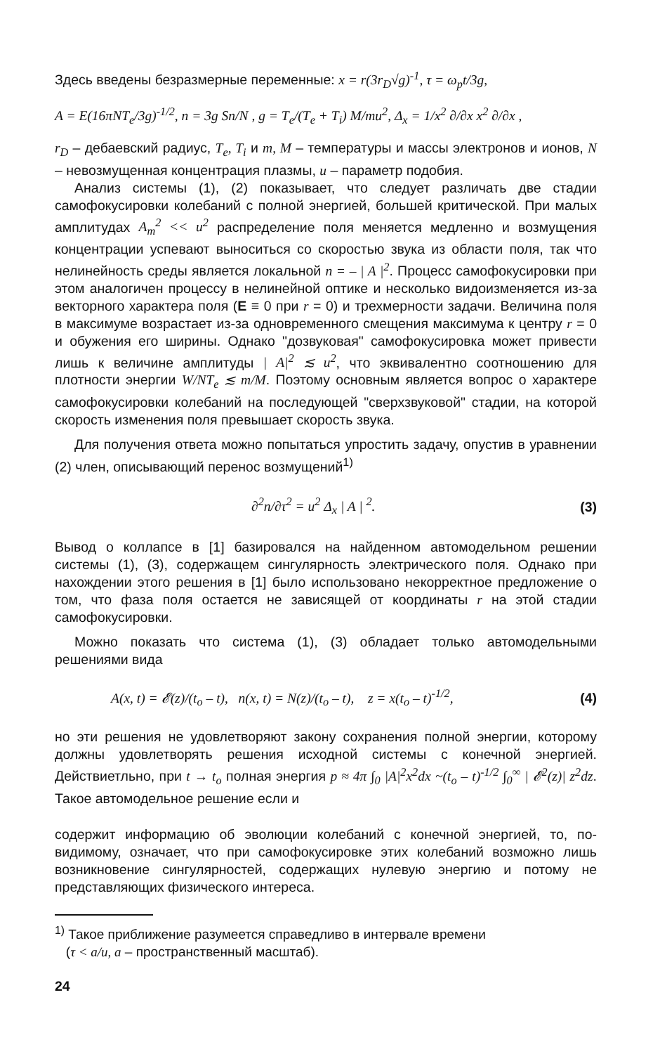Здесь введены безразмерные переменные: x = r(3r<sub>D</sub>√g)<sup>-1</sup>, τ = ω<sub>p</sub>t/3g,
A = E(16πNT<sub>e</sub>/3g)<sup>-1/2</sup>, n = 3g Sn/N , g = T<sub>e</sub>/(T<sub>e</sub> + T<sub>i</sub>) M/mu<sup>2</sup>, Δ<sub>x</sub> = 1/x<sup>2</sup> ∂/∂x x<sup>2</sup> ∂/∂x ,
r<sub>D</sub> – дебаевский радиус, T<sub>e</sub>, T<sub>i</sub> и m, M – температуры и массы электронов и ионов, N – невозмущенная концентрация плазмы, u – параметр подобия.
Анализ системы (1), (2) показывает, что следует различать две стадии самофокусировки колебаний с полной энергией, большей критической. При малых амплитудах A<sub>m</sub><sup>2</sup> << u<sup>2</sup> распределение поля меняется медленно и возмущения концентрации успевают выноситься со скоростью звука из области поля, так что нелинейность среды является локальной n = – | A |<sup>2</sup>. Процесс самофокусировки при этом аналогичен процессу в нелинейной оптике и несколько видоизменяется из-за векторного характера поля (E ≡ 0 при r = 0) и трехмерности задачи. Величина поля в максимуме возрастает из-за одновременного смещения максимума к центру r = 0 и обужения его ширины. Однако "дозвуковая" самофокусировка может привести лишь к величине амплитуды | A|<sup>2</sup> ≲ u<sup>2</sup>, что эквивалентно соотношению для плотности энергии W/NT<sub>e</sub> ≲ m/M. Поэтому основным является вопрос о характере самофокусировки колебаний на последующей "сверхзвуковой" стадии, на которой скорость изменения поля превышает скорость звука.
Для получения ответа можно попытаться упростить задачу, опустив в уравнении (2) член, описывающий перенос возмущений<sup>1)</sup>
∂<sup>2</sup>n/∂τ<sup>2</sup> = u<sup>2</sup> Δ<sub>x</sub> | A | <sup>2</sup>. (3)
Вывод о коллапсе в [1] базировался на найденном автомодельном решении системы (1), (3), содержащем сингулярность электрического поля. Однако при нахождении этого решения в [1] было использовано некорректное предложение о том, что фаза поля остается не зависящей от координаты r на этой стадии самофокусировки.
Можно показать что система (1), (3) обладает только автомодельными решениями вида
A(x, t) = 𝓔(z)/(t<sub>o</sub> – t), n(x, t) = N(z)/(t<sub>o</sub> – t), z = x(t<sub>o</sub> – t)<sup>-1/2</sup>, (4)
но эти решения не удовлетворяют закону сохранения полной энергии, которому должны удовлетворять решения исходной системы с конечной энергией. Действиетльно, при t → t<sub>o</sub> полная энергия p ≈ 4π ∫<sub>0</sub> |A|<sup>2</sup>x<sup>2</sup>dx ~(t<sub>o</sub> – t)<sup>-1/2</sup> ∫<sub>0</sub><sup>∞</sup> | 𝓔<sup>2</sup>(z)| z<sup>2</sup>dz. Такое автомодельное решение если и
содержит информацию об эволюции колебаний с конечной энергией, то, по-видимому, означает, что при самофокусировке этих колебаний возможно лишь возникновение сингулярностей, содержащих нулевую энергию и потому не представляющих физического интереса.
<sup>1)</sup> Такое приближение разумеется справедливо в интервале времени
(τ < a/u, a – пространственный масштаб).
24